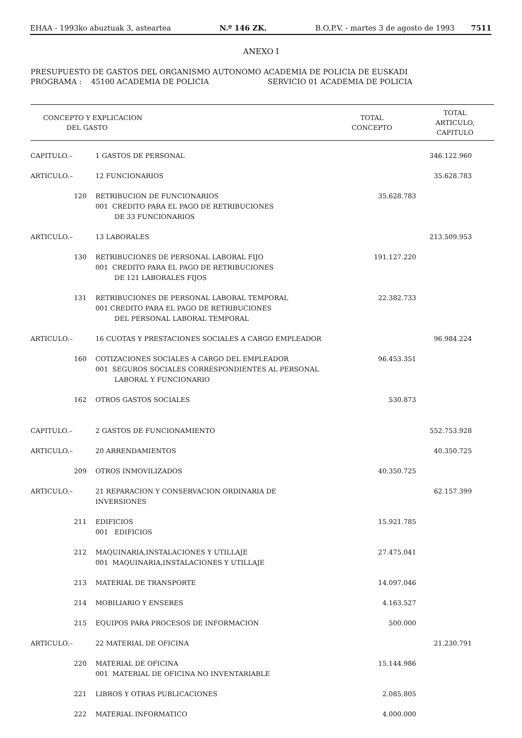EHAA - 1993ko abuztuak 3, asteartea N.º 146 ZK. B.O.P.V. - martes 3 de agosto de 1993 7511
ANEXO I
PRESUPUESTO DE GASTOS DEL ORGANISMO AUTONOMO ACADEMIA DE POLICIA DE EUSKADI
PROGRAMA : 45100 ACADEMIA DE POLICIA SERVICIO 01 ACADEMIA DE POLICIA
| CONCEPTO Y EXPLICACION DEL GASTO | | TOTAL CONCEPTO | TOTAL ARTICULO, CAPITULO |
| --- | --- | --- | --- |
| CAPITULO.– | 1 GASTOS DE PERSONAL | | 346.122.960 |
| ARTICULO.– | 12 FUNCIONARIOS | | 35.628.783 |
| 120 | RETRIBUCION DE FUNCIONARIOS 001 CREDITO PARA EL PAGO DE RETRIBUCIONES DE 33 FUNCIONARIOS | 35.628.783 | |
| ARTICULO.– | 13 LABORALES | | 213.509.953 |
| 130 | RETRIBUCIONES DE PERSONAL LABORAL FIJO 001 CREDITO PARA EL PAGO DE RETRIBUCIONES DE 121 LABORALES FIJOS | 191.127.220 | |
| 131 | RETRIBUCIONES DE PERSONAL LABORAL TEMPORAL 001 CREDITO PARA EL PAGO DE RETRIBUCIONES DEL PERSONAL LABORAL TEMPORAL | 22.382.733 | |
| ARTICULO.– | 16 CUOTAS Y PRESTACIONES SOCIALES A CARGO EMPLEADOR | | 96.984.224 |
| 160 | COTIZACIONES SOCIALES A CARGO DEL EMPLEADOR 001 SEGUROS SOCIALES CORRESPONDIENTES AL PERSONAL LABORAL Y FUNCIONARIO | 96.453.351 | |
| 162 | OTROS GASTOS SOCIALES | 530.873 | |
| CAPITULO.– | 2 GASTOS DE FUNCIONAMIENTO | | 552.753.928 |
| ARTICULO.– | 20 ARRENDAMIENTOS | | 40.350.725 |
| 209 | OTROS INMOVILIZADOS | 40.350.725 | |
| ARTICULO.– | 21 REPARACION Y CONSERVACION ORDINARIA DE INVERSIONES | | 62.157.399 |
| 211 | EDIFICIOS 001 EDIFICIOS | 15.921.785 | |
| 212 | MAQUINARIA,INSTALACIONES Y UTILLAJE 001 MAQUINARIA,INSTALACIONES Y UTILLAJE | 27.475.041 | |
| 213 | MATERIAL DE TRANSPORTE | 14.097.046 | |
| 214 | MOBILIARIO Y ENSERES | 4.163.527 | |
| 215 | EQUIPOS PARA PROCESOS DE INFORMACION | 500.000 | |
| ARTICULO.– | 22 MATERIAL DE OFICINA | | 21.230.791 |
| 220 | MATERIAL DE OFICINA 001 MATERIAL DE OFICINA NO INVENTARIABLE | 15.144.986 | |
| 221 | LIBROS Y OTRAS PUBLICACIONES | 2.085.805 | |
| 222 | MATERIAL INFORMATICO | 4.000.000 | |